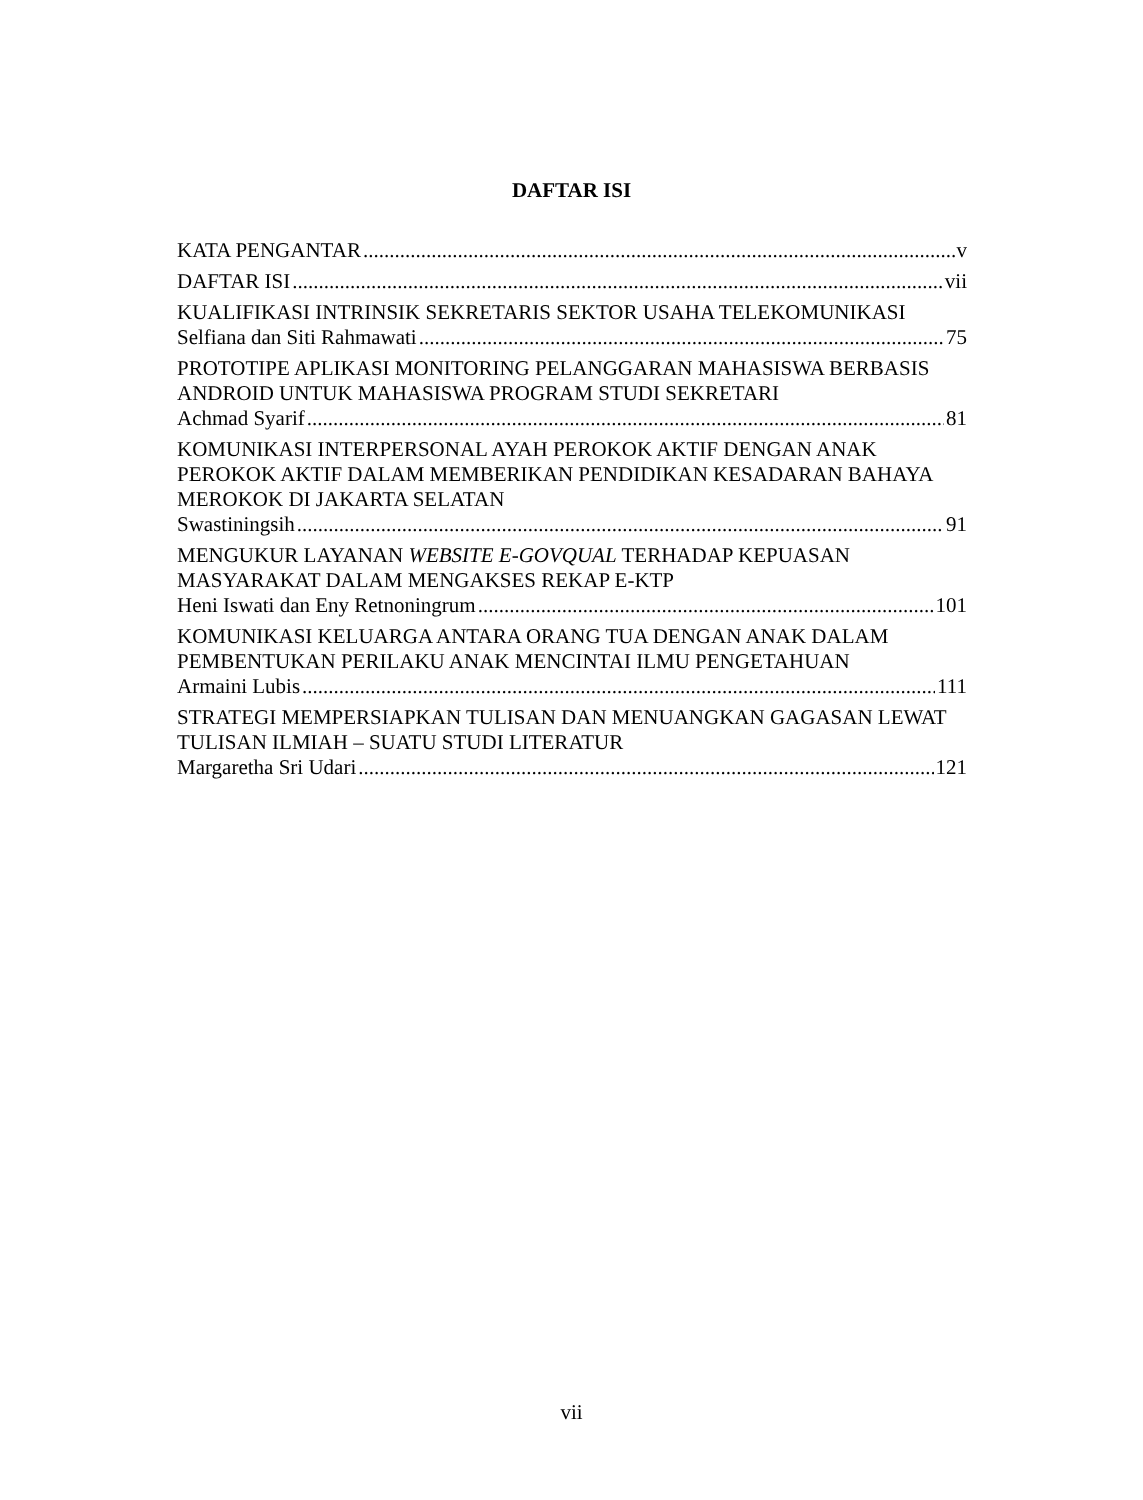DAFTAR ISI
KATA PENGANTAR v
DAFTAR ISI vii
KUALIFIKASI INTRINSIK SEKRETARIS SEKTOR USAHA TELEKOMUNIKASI
Selfiana dan Siti Rahmawati 75
PROTOTIPE APLIKASI MONITORING PELANGGARAN MAHASISWA BERBASIS ANDROID UNTUK MAHASISWA PROGRAM STUDI SEKRETARI
Achmad Syarif 81
KOMUNIKASI INTERPERSONAL AYAH PEROKOK AKTIF DENGAN ANAK PEROKOK AKTIF DALAM MEMBERIKAN PENDIDIKAN KESADARAN BAHAYA MEROKOK DI JAKARTA SELATAN
Swastiningsih 91
MENGUKUR LAYANAN WEBSITE E-GOVQUAL TERHADAP KEPUASAN MASYARAKAT DALAM MENGAKSES REKAP E-KTP
Heni Iswati dan Eny Retnoningrum 101
KOMUNIKASI KELUARGA ANTARA ORANG TUA DENGAN ANAK DALAM PEMBENTUKAN PERILAKU ANAK MENCINTAI ILMU PENGETAHUAN
Armaini Lubis 111
STRATEGI MEMPERSIAPKAN TULISAN DAN MENUANGKAN GAGASAN LEWAT TULISAN ILMIAH – SUATU STUDI LITERATUR
Margaretha Sri Udari 121
vii